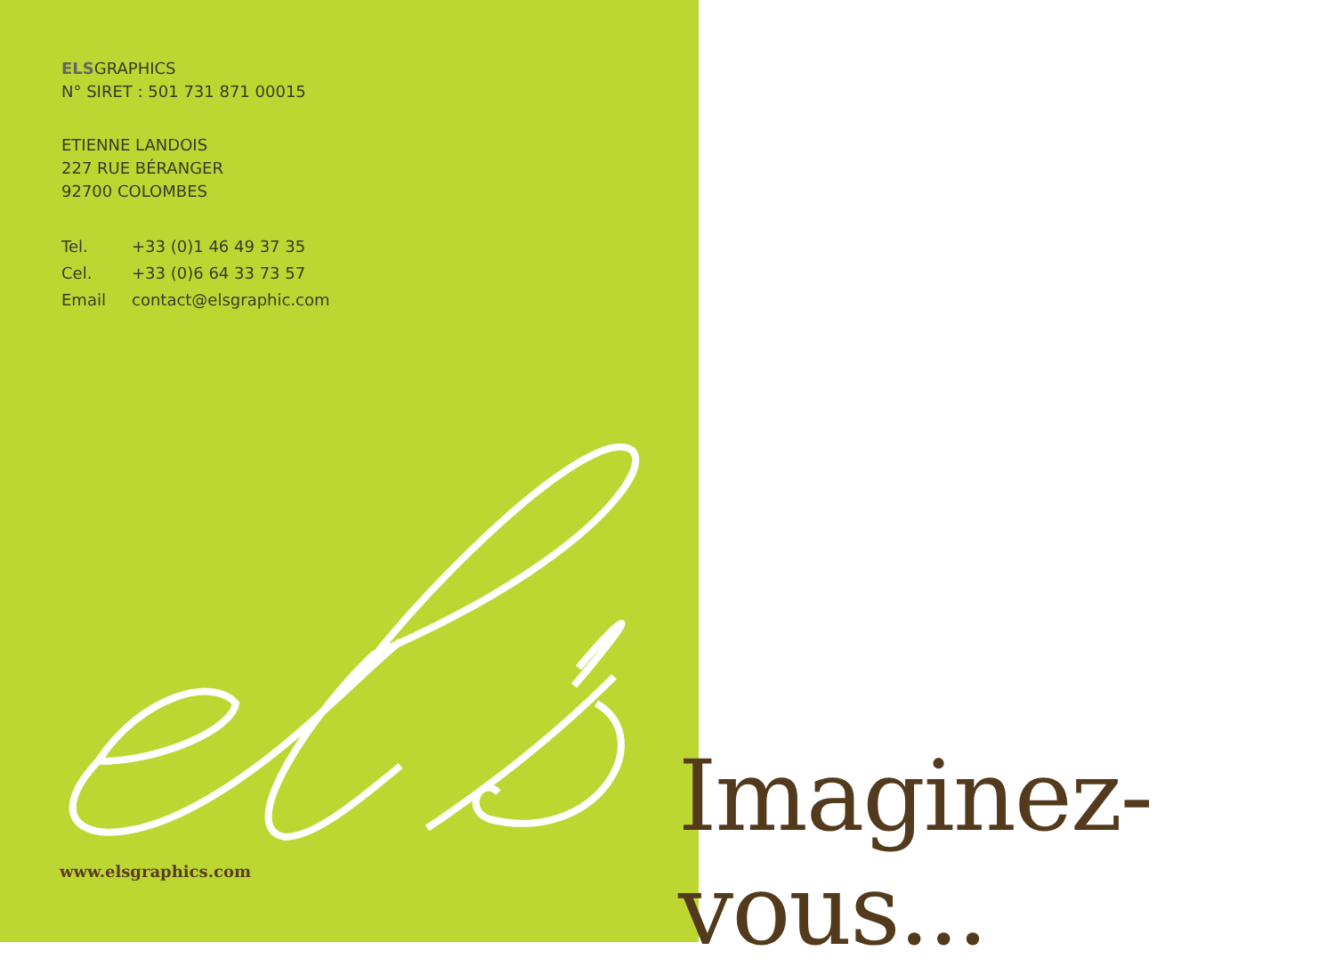ELSGRAPHICS
N° SIRET : 501 731 871 00015
ETIENNE LANDOIS
227 RUE BÉRANGER
92700 COLOMBES
| Tel. | +33 (0)1 46 49 37 35 |
| Cel. | +33 (0)6 64 33 73 57 |
| Email | contact@elsgraphic.com |
www.elsgraphics.com
Imaginez-vous...